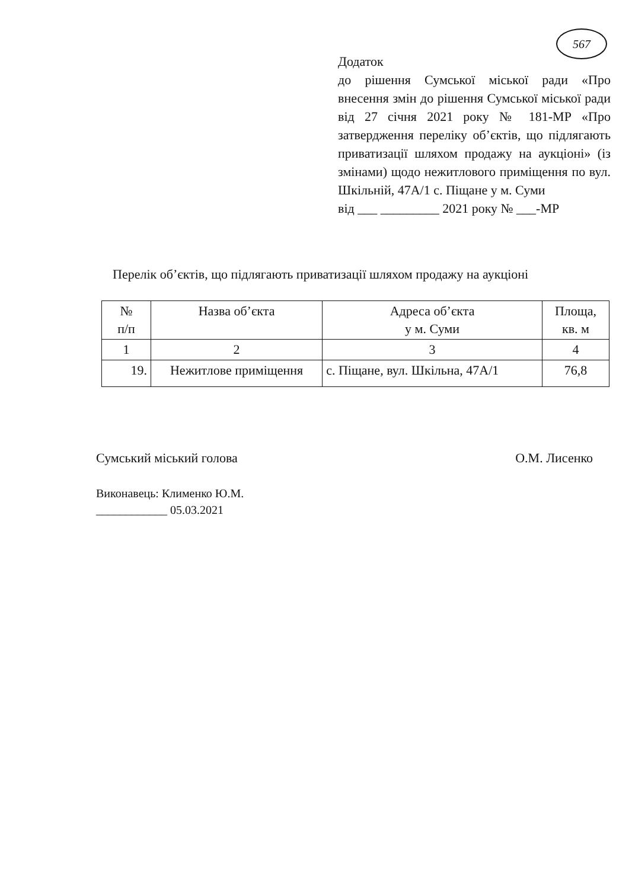567
Додаток
до рішення Сумської міської ради «Про внесення змін до рішення Сумської міської ради від 27 січня 2021 року № 181-МР «Про затвердження переліку об’єктів, що підлягають приватизації шляхом продажу на аукціоні» (із змінами) щодо нежитлового приміщення по вул. Шкільній, 47А/1 с. Піщане у м. Суми
від ___ _________ 2021 року № ___-МР
Перелік об’єктів, що підлягають приватизації шляхом продажу на аукціоні
| № п/п | Назва об’єкта | Адреса об’єкта у м. Суми | Площа, кв. м |
| --- | --- | --- | --- |
| 1 | 2 | 3 | 4 |
| 19. | Нежитлове приміщення | с. Піщане, вул. Шкільна, 47А/1 | 76,8 |
Сумський міський голова О.М. Лисенко
Виконавець: Клименко Ю.М.
____________ 05.03.2021